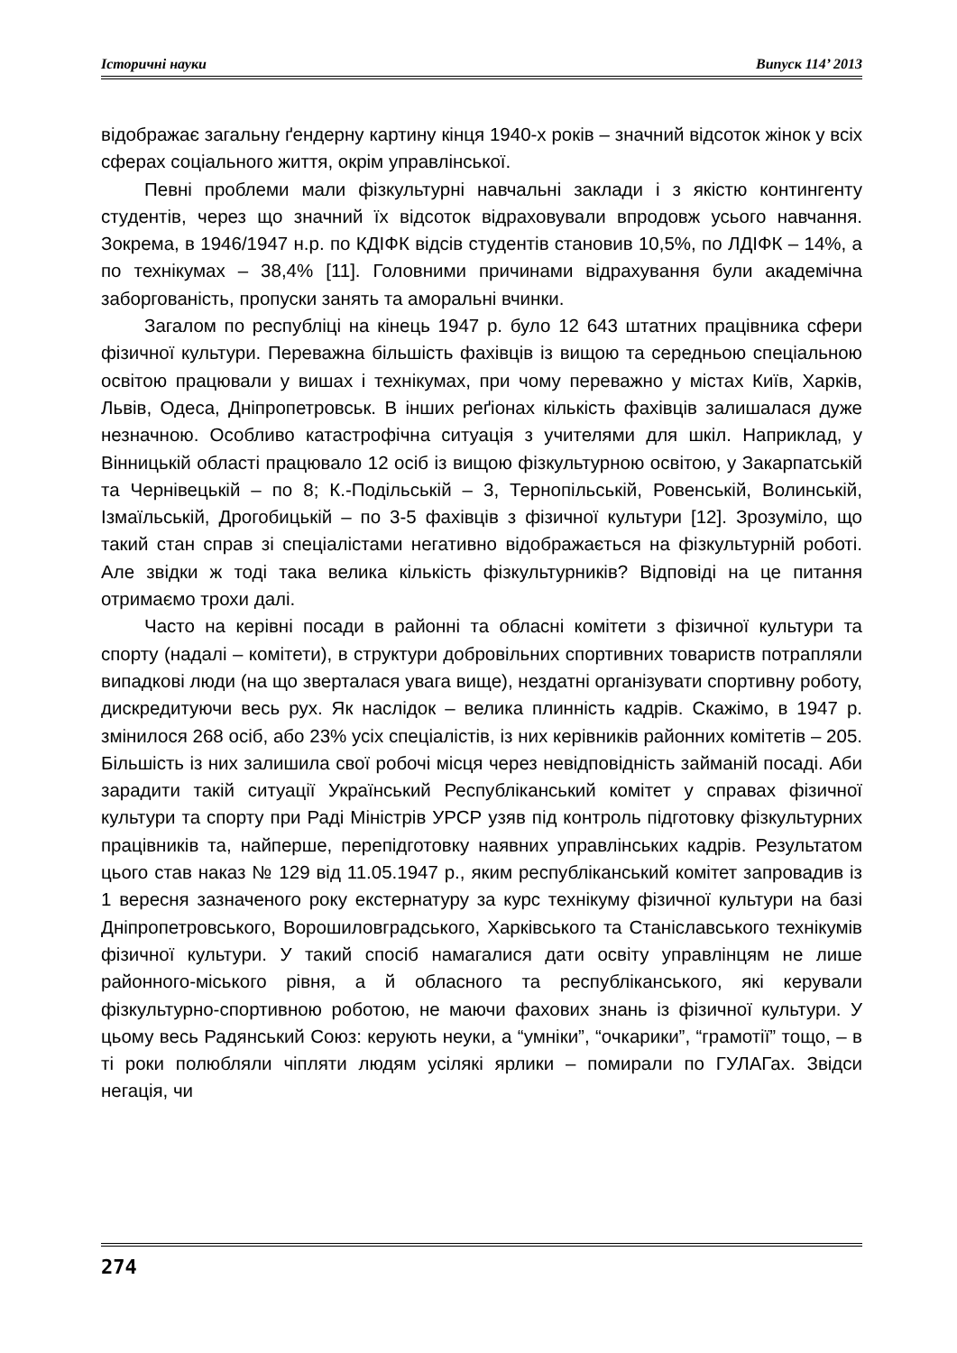Історичні науки Випуск 114’ 2013
відображає загальну ґендерну картину кінця 1940-х років – значний відсоток жінок у всіх сферах соціального життя, окрім управлінської.
Певні проблеми мали фізкультурні навчальні заклади і з якістю контингенту студентів, через що значний їх відсоток відраховували впродовж усього навчання. Зокрема, в 1946/1947 н.р. по КДІФК відсів студентів становив 10,5%, по ЛДІФК – 14%, а по технікумах – 38,4% [11]. Головними причинами відрахування були академічна заборгованість, пропуски занять та аморальні вчинки.
Загалом по республіці на кінець 1947 р. було 12 643 штатних працівника сфери фізичної культури. Переважна більшість фахівців із вищою та середньою спеціальною освітою працювали у вишах і технікумах, при чому переважно у містах Київ, Харків, Львів, Одеса, Дніпропетровськ. В інших реґіонах кількість фахівців залишалася дуже незначною. Особливо катастрофічна ситуація з учителями для шкіл. Наприклад, у Вінницькій області працювало 12 осіб із вищою фізкультурною освітою, у Закарпатській та Чернівецькій – по 8; К.-Подільській – 3, Тернопільській, Ровенській, Волинській, Ізмаїльській, Дрогобицькій – по 3-5 фахівців з фізичної культури [12]. Зрозуміло, що такий стан справ зі спеціалістами негативно відображається на фізкультурній роботі. Але звідки ж тоді така велика кількість фізкультурників? Відповіді на це питання отримаємо трохи далі.
Часто на керівні посади в районні та обласні комітети з фізичної культури та спорту (надалі – комітети), в структури добровільних спортивних товариств потрапляли випадкові люди (на що зверталася увага вище), нездатні організувати спортивну роботу, дискредитуючи весь рух. Як наслідок – велика плинність кадрів. Скажімо, в 1947 р. змінилося 268 осіб, або 23% усіх спеціалістів, із них керівників районних комітетів – 205. Більшість із них залишила свої робочі місця через невідповідність займаній посаді. Аби зарадити такій ситуації Український Республіканський комітет у справах фізичної культури та спорту при Раді Міністрів УРСР узяв під контроль підготовку фізкультурних працівників та, найперше, перепідготовку наявних управлінських кадрів. Результатом цього став наказ № 129 від 11.05.1947 р., яким республіканський комітет запровадив із 1 вересня зазначеного року екстернатуру за курс технікуму фізичної культури на базі Дніпропетровського, Ворошиловградського, Харківського та Станіславського технікумів фізичної культури. У такий спосіб намагалися дати освіту управлінцям не лише районного-міського рівня, а й обласного та республіканського, які керували фізкультурно-спортивною роботою, не маючи фахових знань із фізичної культури. У цьому весь Радянський Союз: керують неуки, а “умніки”, “очкарики”, “грамотії” тощо, – в ті роки полюбляли чіпляти людям усілякі ярлики – помирали по ГУЛАГах. Звідси негація, чи
274